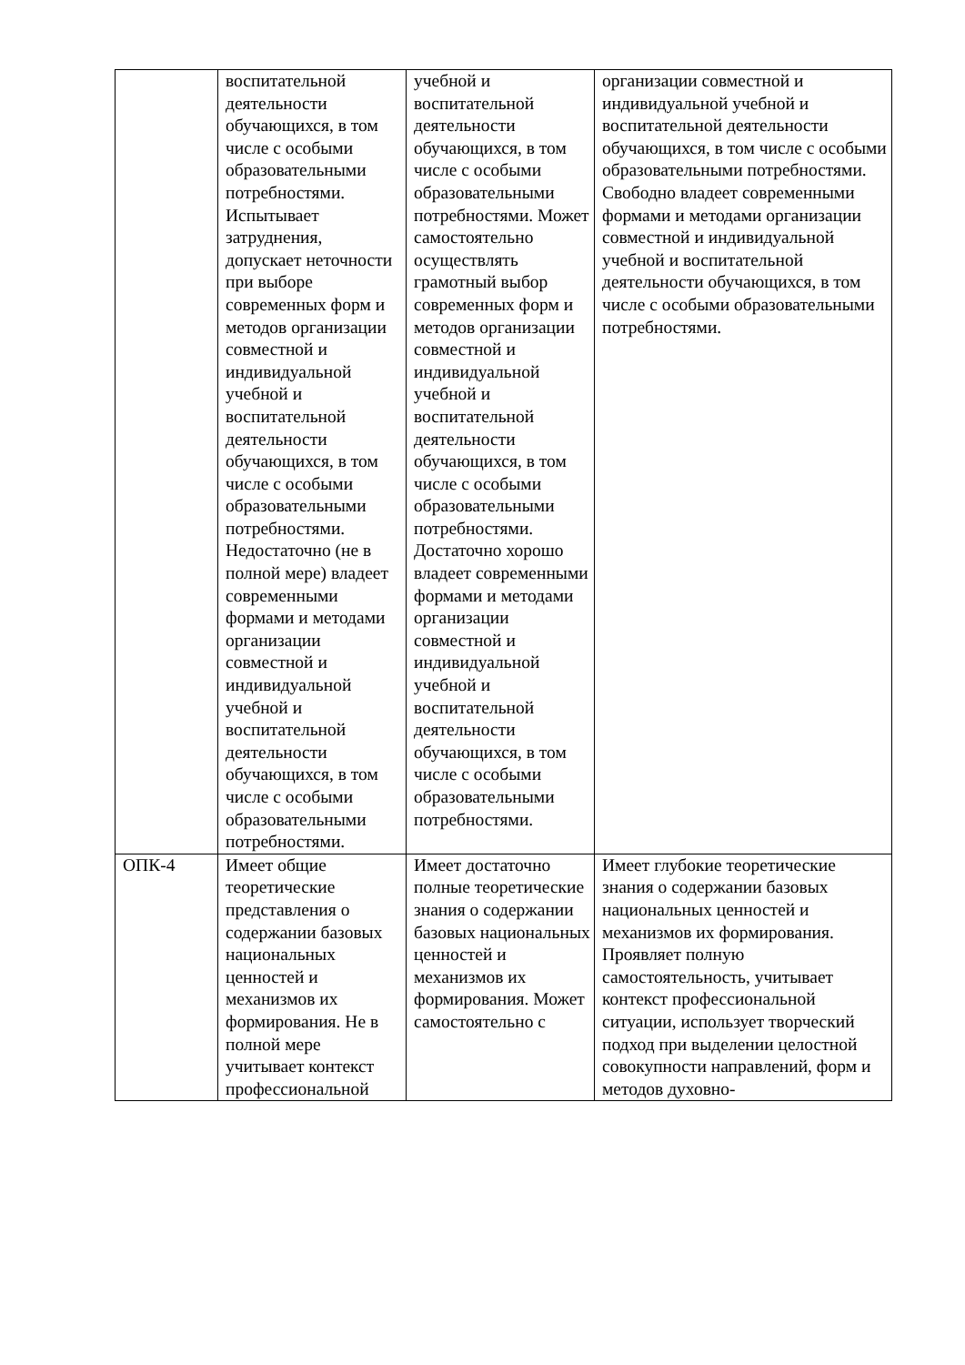| | воспитательной деятельности обучающихся, в том числе с особыми образовательными потребностями. Испытывает затруднения, допускает неточности при выборе современных форм и методов организации совместной и индивидуальной учебной и воспитательной деятельности обучающихся, в том числе с особыми образовательными потребностями. Недостаточно (не в полной мере) владеет современными формами и методами организации совместной и индивидуальной учебной и воспитательной деятельности обучающихся, в том числе с особыми образовательными потребностями. | учебной и воспитательной деятельности обучающихся, в том числе с особыми образовательными потребностями. Может самостоятельно осуществлять грамотный выбор современных форм и методов организации совместной и индивидуальной учебной и воспитательной деятельности обучающихся, в том числе с особыми образовательными потребностями. Достаточно хорошо владеет современными формами и методами организации совместной и индивидуальной учебной и воспитательной деятельности обучающихся, в том числе с особыми образовательными потребностями. | организации совместной и индивидуальной учебной и воспитательной деятельности обучающихся, в том числе с особыми образовательными потребностями. Свободно владеет современными формами и методами организации совместной и индивидуальной учебной и воспитательной деятельности обучающихся, в том числе с особыми образовательными потребностями. |
| ОПК-4 | Имеет общие теоретические представления о содержании базовых национальных ценностей и механизмов их формирования. Не в полной мере учитывает контекст профессиональной | Имеет достаточно полные теоретические знания о содержании базовых национальных ценностей и механизмов их формирования. Может самостоятельно с | Имеет глубокие теоретические знания о содержании базовых национальных ценностей и механизмов их формирования. Проявляет полную самостоятельность, учитывает контекст профессиональной ситуации, использует творческий подход при выделении целостной совокупности направлений, форм и методов духовно- |